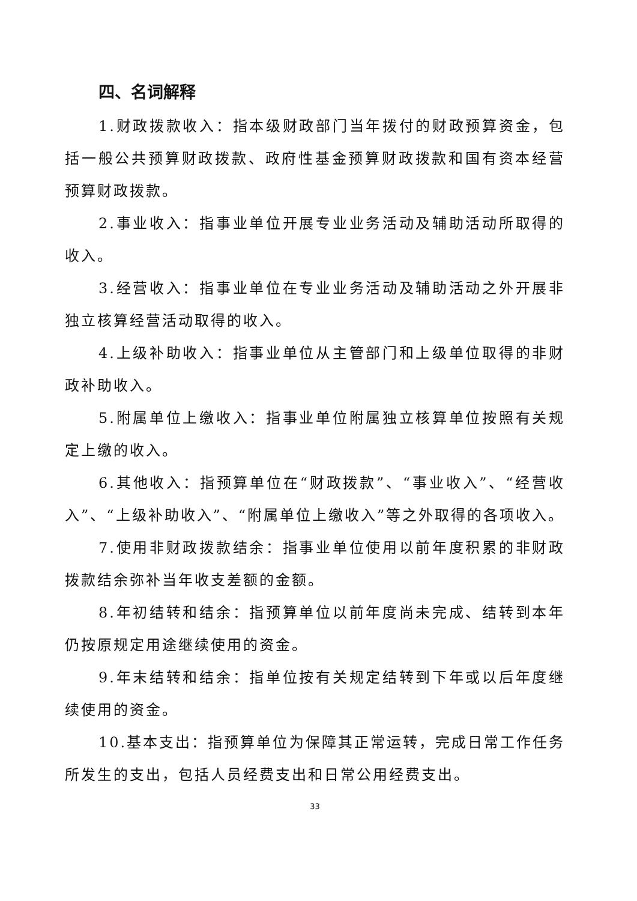四、名词解释
1.财政拨款收入：指本级财政部门当年拨付的财政预算资金，包括一般公共预算财政拨款、政府性基金预算财政拨款和国有资本经营预算财政拨款。
2.事业收入：指事业单位开展专业业务活动及辅助活动所取得的收入。
3.经营收入：指事业单位在专业业务活动及辅助活动之外开展非独立核算经营活动取得的收入。
4.上级补助收入：指事业单位从主管部门和上级单位取得的非财政补助收入。
5.附属单位上缴收入：指事业单位附属独立核算单位按照有关规定上缴的收入。
6.其他收入：指预算单位在“财政拨款”、“事业收入”、“经营收入”、“上级补助收入”、“附属单位上缴收入”等之外取得的各项收入。
7.使用非财政拨款结余：指事业单位使用以前年度积累的非财政拨款结余弥补当年收支差额的金额。
8.年初结转和结余：指预算单位以前年度尚未完成、结转到本年仍按原规定用途继续使用的资金。
9.年末结转和结余：指单位按有关规定结转到下年或以后年度继续使用的资金。
10.基本支出：指预算单位为保障其正常运转，完成日常工作任务所发生的支出，包括人员经费支出和日常公用经费支出。
33